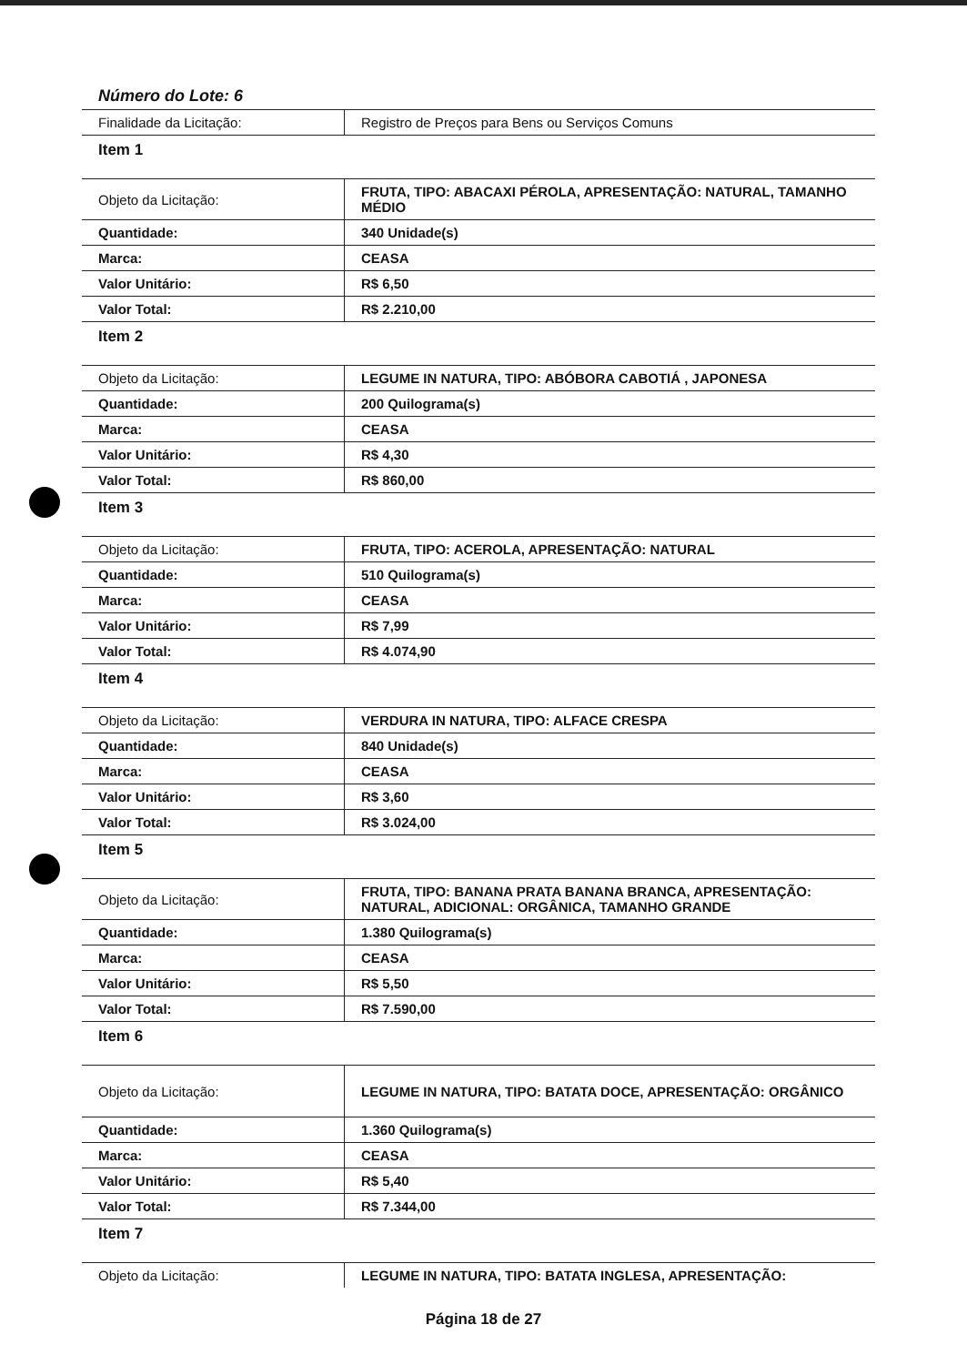Número do Lote: 6
| Finalidade da Licitação: | Registro de Preços para Bens ou Serviços Comuns |
| Item 1 | |
| Objeto da Licitação: | FRUTA, TIPO: ABACAXI PÉROLA, APRESENTAÇÃO: NATURAL, TAMANHO MÉDIO |
| Quantidade: | 340 Unidade(s) |
| Marca: | CEASA |
| Valor Unitário: | R$ 6,50 |
| Valor Total: | R$ 2.210,00 |
| Item 2 | |
| Objeto da Licitação: | LEGUME IN NATURA, TIPO: ABÓBORA CABOTIÁ , JAPONESA |
| Quantidade: | 200 Quilograma(s) |
| Marca: | CEASA |
| Valor Unitário: | R$ 4,30 |
| Valor Total: | R$ 860,00 |
| Item 3 | |
| Objeto da Licitação: | FRUTA, TIPO: ACEROLA, APRESENTAÇÃO: NATURAL |
| Quantidade: | 510 Quilograma(s) |
| Marca: | CEASA |
| Valor Unitário: | R$ 7,99 |
| Valor Total: | R$ 4.074,90 |
| Item 4 | |
| Objeto da Licitação: | VERDURA IN NATURA, TIPO: ALFACE CRESPA |
| Quantidade: | 840 Unidade(s) |
| Marca: | CEASA |
| Valor Unitário: | R$ 3,60 |
| Valor Total: | R$ 3.024,00 |
| Item 5 | |
| Objeto da Licitação: | FRUTA, TIPO: BANANA PRATA BANANA BRANCA, APRESENTAÇÃO: NATURAL, ADICIONAL: ORGÂNICA, TAMANHO GRANDE |
| Quantidade: | 1.380 Quilograma(s) |
| Marca: | CEASA |
| Valor Unitário: | R$ 5,50 |
| Valor Total: | R$ 7.590,00 |
| Item 6 | |
| Objeto da Licitação: | LEGUME IN NATURA, TIPO: BATATA DOCE, APRESENTAÇÃO: ORGÂNICO |
| Quantidade: | 1.360 Quilograma(s) |
| Marca: | CEASA |
| Valor Unitário: | R$ 5,40 |
| Valor Total: | R$ 7.344,00 |
| Item 7 | |
| Objeto da Licitação: | LEGUME IN NATURA, TIPO: BATATA INGLESA, APRESENTAÇÃO: |
Página 18 de 27